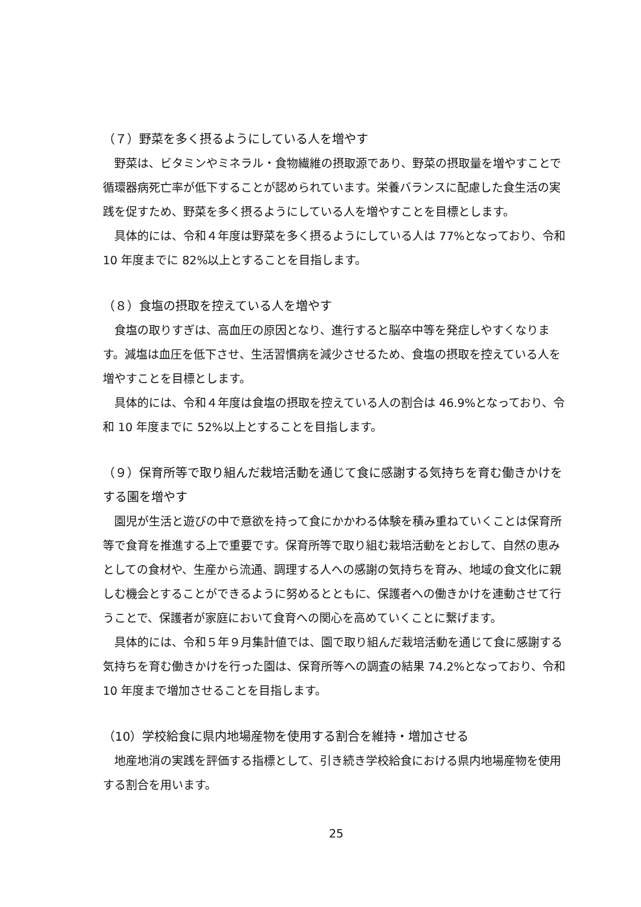（７）野菜を多く摂るようにしている人を増やす
野菜は、ビタミンやミネラル・食物繊維の摂取源であり、野菜の摂取量を増やすことで循環器病死亡率が低下することが認められています。栄養バランスに配慮した食生活の実践を促すため、野菜を多く摂るようにしている人を増やすことを目標とします。
具体的には、令和４年度は野菜を多く摂るようにしている人は 77%となっており、令和 10 年度までに 82%以上とすることを目指します。
（８）食塩の摂取を控えている人を増やす
食塩の取りすぎは、高血圧の原因となり、進行すると脳卒中等を発症しやすくなります。減塩は血圧を低下させ、生活習慣病を減少させるため、食塩の摂取を控えている人を増やすことを目標とします。
具体的には、令和４年度は食塩の摂取を控えている人の割合は 46.9%となっており、令和 10 年度までに 52%以上とすることを目指します。
（９）保育所等で取り組んだ栽培活動を通じて食に感謝する気持ちを育む働きかけをする園を増やす
園児が生活と遊びの中で意欲を持って食にかかわる体験を積み重ねていくことは保育所等で食育を推進する上で重要です。保育所等で取り組む栽培活動をとおして、自然の恵みとしての食材や、生産から流通、調理する人への感謝の気持ちを育み、地域の食文化に親しむ機会とすることができるように努めるとともに、保護者への働きかけを連動させて行うことで、保護者が家庭において食育への関心を高めていくことに繋げます。
具体的には、令和５年９月集計値では、園で取り組んだ栽培活動を通じて食に感謝する気持ちを育む働きかけを行った園は、保育所等への調査の結果 74.2%となっており、令和 10 年度まで増加させることを目指します。
（10）学校給食に県内地場産物を使用する割合を維持・増加させる
地産地消の実践を評価する指標として、引き続き学校給食における県内地場産物を使用する割合を用います。
25